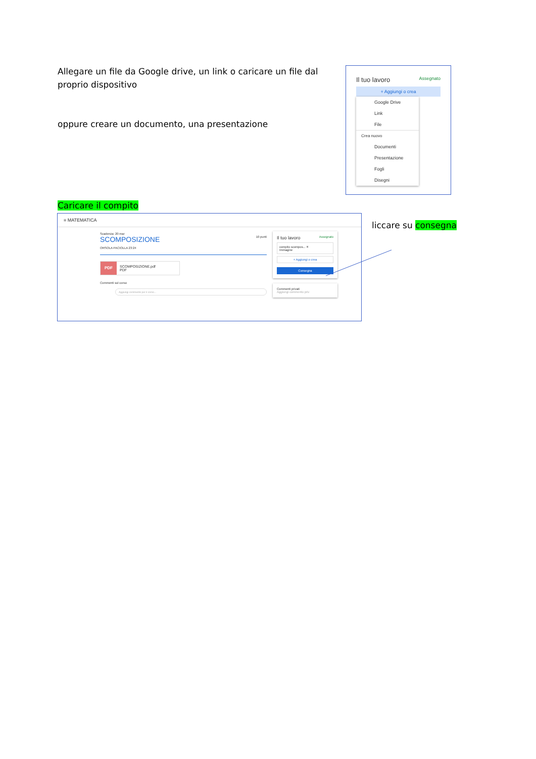Allegare un file da Google drive, un link o caricare un file dal proprio dispositivo
oppure creare un documento, una presentazione
Il tuo lavoro Assegnato
+ Aggiungi o crea
Google Drive
Link
File
Crea nuovo
Documenti
Presentazione
Fogli
Disegni
Caricare il compito
≡ MATEMATICA
Scadenza: 20 mar
SCOMPOSIZIONE 10 punti
ORSOLA PACIOLLA 23:24
PDF SCOMPOSIZIONE.pdf
PDF
Commenti sul corso
Aggiungi commento per il corso...
Il tuo lavoro Assegnato
compito scompos... ✕
Immagine
+ Aggiungi o crea
Consegna
Commenti privati
Aggiungi commento priv
liccare su consegna